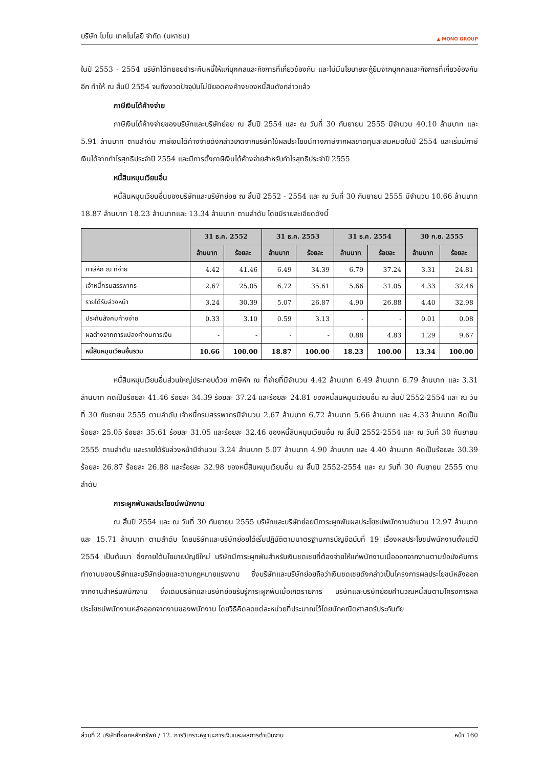บริษัท โมโน เทคโนโลยี จำกัด (มหาชน) ▲ MONO GROUP
ในปี 2553 - 2554 บริษัทได้ทยอยชำระคืนหนี้ให้แก่บุคคลและกิจการที่เกี่ยวข้องกัน และไม่มีนโยบายจะกู้ยืมจากบุคคลและกิจการที่เกี่ยวข้องกันอีก ทำให้ ณ สิ้นปี 2554 จนถึงงวดปัจจุบันไม่มียอดคงค้างของหนี้สินดังกล่าวแล้ว
ภาษีเงินได้ค้างจ่าย
ภาษีเงินได้ค้างจ่ายของบริษัทและบริษัทย่อย ณ สิ้นปี 2554 และ ณ วันที่ 30 กันยายน 2555 มีจำนวน 40.10 ล้านบาท และ 5.91 ล้านบาท ตามลำดับ ภาษีเงินได้ค้างจ่ายดังกล่าวเกิดจากบริษัทใช้ผลประโยชน์ทางภาษีจากผลขาดทุนสะสมหมดในปี 2554 และเริ่มมีภาษีเงินได้จากกำไรสุทธิประจำปี 2554 และมีการตั้งภาษีเงินได้ค้างจ่ายสำหรับกำไรสุทธิประจำปี 2555
หนี้สินหมุนเวียนอื่น
หนี้สินหมุนเวียนอื่นของบริษัทและบริษัทย่อย ณ สิ้นปี 2552 - 2554 และ ณ วันที่ 30 กันยายน 2555 มีจำนวน 10.66 ล้านบาท 18.87 ล้านบาท 18.23 ล้านบาทและ 13.34 ล้านบาท ตามลำดับ โดยมีรายละเอียดดังนี้
| | 31 ธ.ค. 2552 | | 31 ธ.ค. 2553 | | 31 ธ.ค. 2554 | | 30 ก.ย. 2555 | |
| --- | --- | --- | --- | --- | --- | --- | --- | --- |
| | ล้านบาท | ร้อยละ | ล้านบาท | ร้อยละ | ล้านบาท | ร้อยละ | ล้านบาท | ร้อยละ |
| ภาษีหัก ณ ที่จ่าย | 4.42 | 41.46 | 6.49 | 34.39 | 6.79 | 37.24 | 3.31 | 24.81 |
| เจ้าหนี้กรมสรรพากร | 2.67 | 25.05 | 6.72 | 35.61 | 5.66 | 31.05 | 4.33 | 32.46 |
| รายได้รับล่วงหน้า | 3.24 | 30.39 | 5.07 | 26.87 | 4.90 | 26.88 | 4.40 | 32.98 |
| ประกันสังคมค้างจ่าย | 0.33 | 3.10 | 0.59 | 3.13 | - | - | 0.01 | 0.08 |
| ผลต่างจากการแปลงค่างบการเงิน | - | - | - | - | 0.88 | 4.83 | 1.29 | 9.67 |
| หนี้สินหมุนเวียนอื่นรวม | 10.66 | 100.00 | 18.87 | 100.00 | 18.23 | 100.00 | 13.34 | 100.00 |
หนี้สินหมุนเวียนอื่นส่วนใหญ่ประกอบด้วย ภาษีหัก ณ ที่จ่ายที่มีจำนวน 4.42 ล้านบาท 6.49 ล้านบาท 6.79 ล้านบาท และ 3.31 ล้านบาท คิดเป็นร้อยละ 41.46 ร้อยละ 34.39 ร้อยละ 37.24 และร้อยละ 24.81 ของหนี้สินหมุนเวียนอื่น ณ สิ้นปี 2552-2554 และ ณ วันที่ 30 กันยายน 2555 ตามลำดับ เจ้าหนี้กรมสรรพากรมีจำนวน 2.67 ล้านบาท 6.72 ล้านบาท 5.66 ล้านบาท และ 4.33 ล้านบาท คิดเป็นร้อยละ 25.05 ร้อยละ 35.61 ร้อยละ 31.05 และร้อยละ 32.46 ของหนี้สินหมุนเวียนอื่น ณ สิ้นปี 2552-2554 และ ณ วันที่ 30 กันยายน 2555 ตามลำดับ และรายได้รับล่วงหน้ามีจำนวน 3.24 ล้านบาท 5.07 ล้านบาท 4.90 ล้านบาท และ 4.40 ล้านบาท คิดเป็นร้อยละ 30.39 ร้อยละ 26.87 ร้อยละ 26.88 และร้อยละ 32.98 ของหนี้สินหมุนเวียนอื่น ณ สิ้นปี 2552-2554 และ ณ วันที่ 30 กันยายน 2555 ตามลำดับ
ภาระผูกพันผลประโยชน์พนักงาน
ณ สิ้นปี 2554 และ ณ วันที่ 30 กันยายน 2555 บริษัทและบริษัทย่อยมีภาระผูกพันผลประโยชน์พนักงานจำนวน 12.97 ล้านบาท และ 15.71 ล้านบาท ตามลำดับ โดยบริษัทและบริษัทย่อยได้เริ่มปฏิบัติตามมาตรฐานการบัญชีฉบับที่ 19 เรื่องผลประโยชน์พนักงานตั้งแต่ปี 2554 เป็นต้นมา ซึ่งภายใต้นโยบายบัญชีใหม่ บริษัทมีภาระผูกพันสำหรับเงินชดเชยที่ต้องจ่ายให้แก่พนักงานเมื่อออกจากงานตามข้อบังคับการทำงานของบริษัทและบริษัทย่อยและตามกฎหมายแรงงาน ซึ่งบริษัทและบริษัทย่อยถือว่าเงินชดเชยดังกล่าวเป็นโครงการผลประโยชน์หลังออกจากงานสำหรับพนักงาน ซึ่งเดิมบริษัทและบริษัทย่อยรับรู้ภาระผูกพันเมื่อเกิดรายการ บริษัทและบริษัทย่อยคำนวณหนี้สินตามโครงการผลประโยชน์พนักงานหลังออกจากงานของพนักงาน โดยวิธีคิดลดแต่ละหน่วยที่ประมาณไว้โดยนักคณิตศาสตร์ประกันภัย
ส่วนที่ 2 บริษัทที่ออกหลักทรัพย์ / 12. การวิเคราะห์ฐานะการเงินและผลการดำเนินงาน หน้า 160